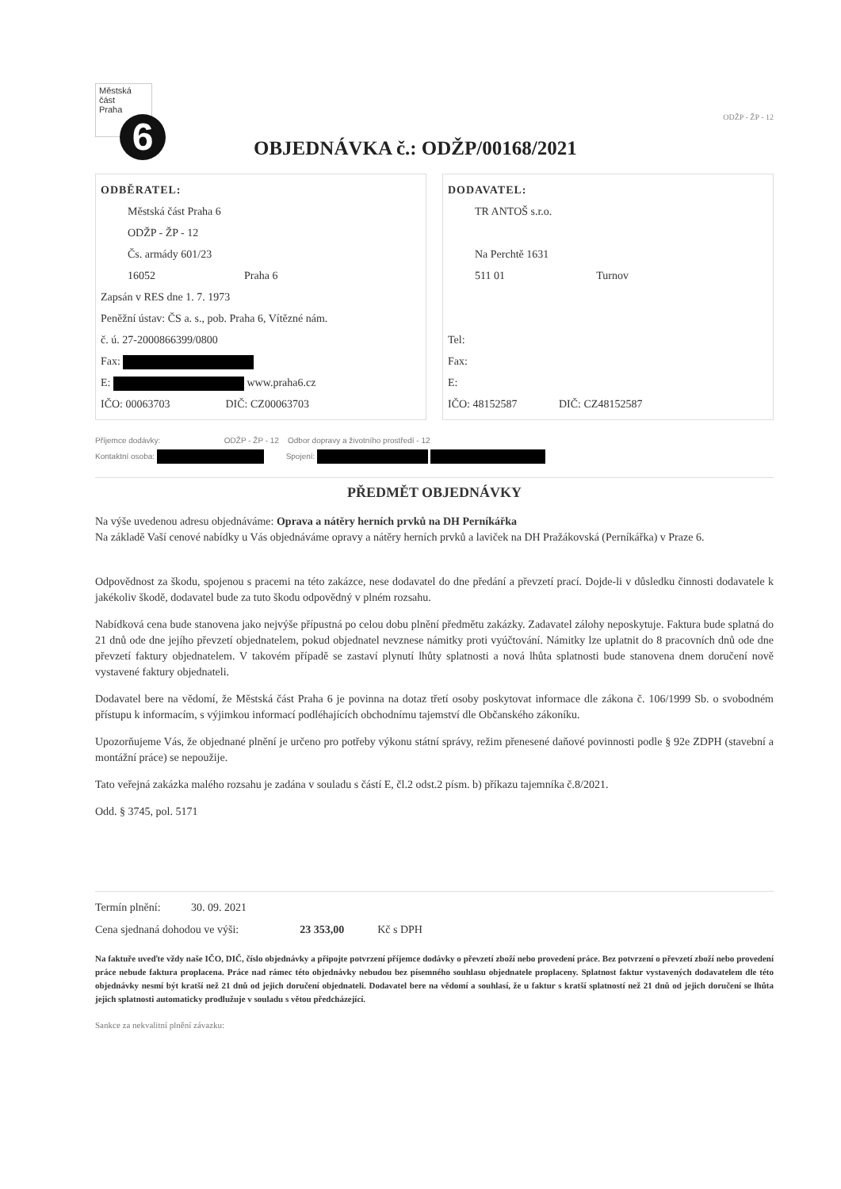Městská
část
Praha
6
ODŽP - ŽP - 12
OBJEDNÁVKA č.: ODŽP/00168/2021
ODBĚRATEL:
Městská část Praha 6
ODŽP - ŽP - 12
Čs. armády 601/23
16052 Praha 6
Zapsán v RES dne 1. 7. 1973
Peněžní ústav: ČS a. s., pob. Praha 6, Vítězné nám.
č. ú. 27-2000866399/0800
Fax:
E: www.praha6.cz
IČO: 00063703 DIČ: CZ00063703
DODAVATEL:
TR ANTOŠ s.r.o.
Na Perchtě 1631
511 01 Turnov
Tel:
Fax:
E:
IČO: 48152587 DIČ: CZ48152587
Příjemce dodávky: ODŽP - ŽP - 12 Odbor dopravy a životního prostředí - 12
Kontaktní osoba: Spojení:
PŘEDMĚT OBJEDNÁVKY
Na výše uvedenou adresu objednáváme: Oprava a nátěry herních prvků na DH Perníkářka
Na základě Vaší cenové nabídky u Vás objednáváme opravy a nátěry herních prvků a laviček na DH Pražákovská (Perníkářka) v Praze 6.
Odpovědnost za škodu, spojenou s pracemi na této zakázce, nese dodavatel do dne předání a převzetí prací. Dojde-li v důsledku činnosti dodavatele k jakékoliv škodě, dodavatel bude za tuto škodu odpovědný v plném rozsahu.
Nabídková cena bude stanovena jako nejvýše přípustná po celou dobu plnění předmětu zakázky. Zadavatel zálohy neposkytuje. Faktura bude splatná do 21 dnů ode dne jejího převzetí objednatelem, pokud objednatel nevznese námitky proti vyúčtování. Námitky lze uplatnit do 8 pracovních dnů ode dne převzetí faktury objednatelem. V takovém případě se zastaví plynutí lhůty splatnosti a nová lhůta splatnosti bude stanovena dnem doručení nově vystavené faktury objednateli.
Dodavatel bere na vědomí, že Městská část Praha 6 je povinna na dotaz třetí osoby poskytovat informace dle zákona č. 106/1999 Sb. o svobodném přístupu k informacím, s výjimkou informací podléhajících obchodnímu tajemství dle Občanského zákoníku.
Upozorňujeme Vás, že objednané plnění je určeno pro potřeby výkonu státní správy, režim přenesené daňové povinnosti podle § 92e ZDPH (stavební a montážní práce) se nepoužije.
Tato veřejná zakázka malého rozsahu je zadána v souladu s částí E, čl.2 odst.2 písm. b) příkazu tajemníka č.8/2021.
Odd. § 3745, pol. 5171
Termín plnění: 30. 09. 2021
Cena sjednaná dohodou ve výši: 23 353,00 Kč s DPH
Na faktuře uveďte vždy naše IČO, DIČ, číslo objednávky a připojte potvrzení příjemce dodávky o převzetí zboží nebo provedení práce. Bez potvrzení o převzetí zboží nebo provedení práce nebude faktura proplacena. Práce nad rámec této objednávky nebudou bez písemného souhlasu objednatele proplaceny. Splatnost faktur vystavených dodavatelem dle této objednávky nesmí být kratší než 21 dnů od jejich doručení objednateli. Dodavatel bere na vědomí a souhlasí, že u faktur s kratší splatností než 21 dnů od jejich doručení se lhůta jejich splatnosti automaticky prodlužuje v souladu s větou předcházející.
Sankce za nekvalitní plnění závazku: